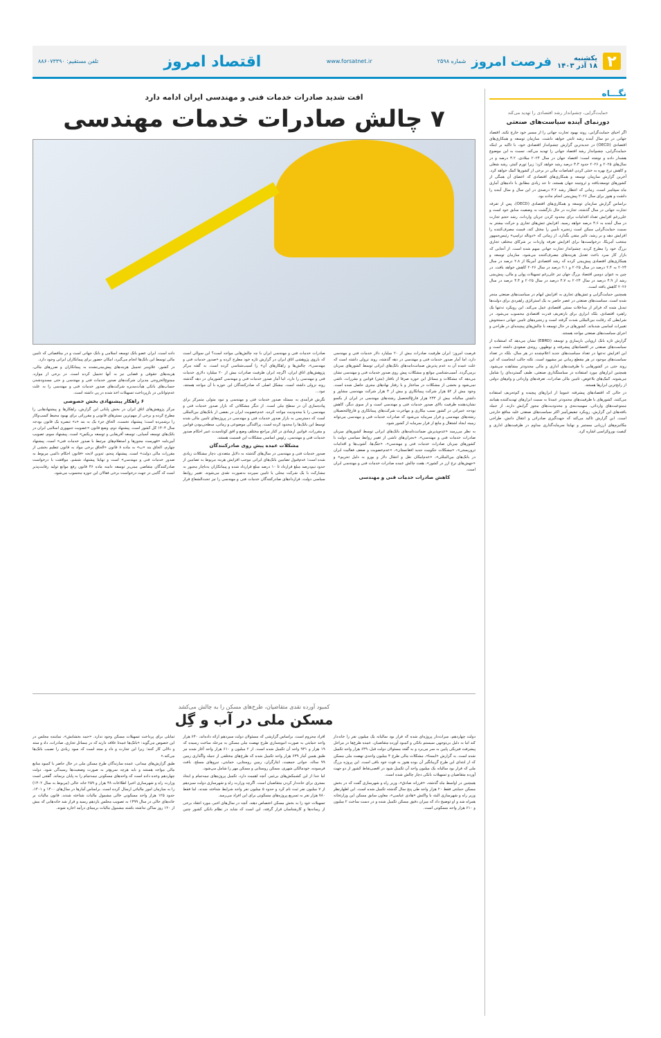۲ یکشنبه
۱۸ آذر ۱۴۰۳ فرصت امروز شماره ۲۵۹۸
www.forsatnet.ir اقتصاد امروز تلفن مستقیم: ۸۸۶۰۷۳۳۹۰
نگـــاه
حمایت‌گرایی، چشم‌انداز رشد اقتصادی را تهدید می‌کند
دورنمای آینده سیاست‌های صنعتی
اگر احیای حمایت‌گرایی، روند بهبود تجارت جهانی را از مسیر خود خارج نکند، اقتصاد جهانی در دو سال آینده رشد ثابتی خواهد داشت. سازمان توسعه و همکاری‌های اقتصادی (OECD) در جدیدترین گزارش چشم‌انداز اقتصادی خود، با تاکید بر اینکه حمایت‌گرایی، چشم‌انداز رشد اقتصاد جهانی را تهدید می‌کند، نسبت به این موضوع هشدار داده و نوشته است: اقتصاد جهان در سال ۲۰۲۴ میلادی، ۳.۲ درصد و در سال‌های ۲۰۲۵ و ۲۰۲۶ حدود ۳.۳ درصد رشد خواهد کرد؛ زیرا تورم کمتر، رشد شغلی و کاهش نرخ بهره به خنثی کردن انقباضات مالی در برخی از کشورها کمک خواهد کرد. آخرین گزارش سازمان توسعه و همکاری‌های اقتصادی که اعضای آن همگی از کشورهای توسعه‌یافته و ثروتمند جهان هستند، تا حد زیادی مطابق با داده‌های آماری ماه سپتامبر است، زمانی که انتظار رشد ۳.۲ درصدی در این سال و سال آینده را داشت و هنوز برای سال ۲۰۲۶ پیش‌بینی انجام نداده بود.
براساس گزارش سازمان توسعه و همکاری‌های اقتصادی (OECD)، پس از تفرقه تجارت جهانی در سال گذشته، تجارت در حال بازگشت به وضعیت سابق خود است و علی‌رغم افزایش تعداد اقدامات برای محدود کردن جریان واردات، رشد حجم تجارت در سال آینده به ۳.۶ درصد خواهد رسید. افزایش تنش‌های تجاری و حرکت بیشتر به سمت حمایت‌گرایی ممکن است زنجیره تأمین را مختل کند، قیمت مصرف‌کننده را افزایش دهد و بر رشد، تاثیر منفی بگذارد. از زمانی که «دونالد ترامپ» رئیس‌جمهور منتخب آمریکا، درخواست‌ها برای افزایش تعرفه واردات بر شرکای مختلف تجاری بزرگ خود را مطرح کرده، چشم‌انداز تجارت جهانی مبهم شده است. از آنجایی که بازار کار سرد باعث تعدیل هزینه‌های مصرف‌کننده می‌شود، سازمان توسعه و همکاری‌های اقتصادی پیش‌بینی کرده که رشد اقتصادی آمریکا از ۲.۸ درصد در سال ۲۰۲۴ به ۲.۴ درصد در سال ۲۰۲۵ و ۲.۱ درصد در سال ۲۰۲۶ کاهش خواهد یافت. در چین به عنوان دومین اقتصاد بزرگ جهان نیز علی‌رغم تسهیلات پولی و مالی، پیش‌بینی رشد از ۴.۹ درصد در سال ۲۰۲۴ به ۴.۷ درصد در سال ۲۰۲۵ و ۴.۴ درصد در سال ۲۰۲۶ کاهش یافته است.
همچنین حمایت‌گرایی و تنش‌های تجاری به افزایش ابهام در سیاست‌های صنعتی منجر شده است. سیاست‌های صنعتی در عصر حاضر به یک استراتژی راهبردی برای دولت‌ها تبدیل شده که فراتر از مداخلات سنتی اقتصادی عمل می‌کند. این رویکرد نه‌تنها یک راهبرد اقتصادی، بلکه ابزاری برای بازتعریف قدرت اقتصادی محسوب می‌شود. در شرایطی که رقابت بین‌المللی شدت گرفته است و زنجیره‌های تامین جهانی دستخوش تغییرات اساسی شده‌اند، کشورهای در حال توسعه با چالش‌های پیچیده‌ای در طراحی و اجرای سیاست‌های صنعتی مواجه هستند.
گزارش تازه بانک اروپایی بازسازی و توسعه (EBRD) نشان می‌دهد که استفاده از سیاست‌های صنعتی در اقتصادهای پیشرفته و نوظهور، روندی صعودی داشته است و این افزایش نه‌تنها در تعداد سیاست‌های جدید اعلام‌شده در هر سال، بلکه در تعداد سیاست‌های موجود در هر مقطع زمانی نیز مشهود است. نکته جالب اینجاست که این روند حتی در کشورهایی با ظرفیت‌های اداری و مالی محدودتر مشاهده می‌شود. همچنین ابزارهای مورد استفاده در سیاستگذاری صنعتی، طیف گسترده‌ای را شامل می‌شوند. کمک‌های بلاعوض، تامین مالی صادرات، تعرفه‌های وارداتی و وام‌های دولتی از رایج‌ترین ابزارها هستند.
در حالی که اقتصادهای پیشرفته عموما از ابزارهای پیچیده و کم‌تحریف استفاده می‌کنند، کشورهای با ظرفیت‌های محدودتر عمدتا به سمت ابزارهای تهدیدکننده همانند ممنوعیت‌های وارداتی، سهمیه‌بندی و محدودیت‌های مجوز گرایش دارند. از جمله یافته‌های این گزارش، رویکرد تبعیض‌آمیز اکثر سیاست‌های صنعتی علیه منافع خارجی است. این گزارش تاکید می‌کند که جهت‌گیری صادراتی و انتقال دانش، طراحی مکانیزم‌های ارزیابی مستمر و نهایتا سرمایه‌گذاری مداوم در ظرفیت‌های اداری و کیفیت بوروکراسی اشاره کرد.
افت شدید صادرات خدمات فنی و مهندسی ایران ادامه دارد
۷ چالش صادرات خدمات مهندسی
فرصت امروز: ایران ظرفیت صادرات بیش از ۲۰ میلیارد دلار خدمات فنی و مهندسی دارد، اما آمار صدور خدمات فنی و مهندسی در دهه گذشته، روند نزولی داشته است که علت عمده آن به عدم پذیرش ضمانت‌نامه‌های بانک‌های ایرانی توسط کشورهای میزبان برمی‌گردد. آسیب‌شناسی موانع و مشکلات پیش روی صدور خدمات فنی و مهندسی نشان می‌دهد که مشکلات و مسائل این حوزه صرفا از بافتار (متن) قوانین و مقررات، ناشی نمی‌شود و بخشی از مشکلات در ساختار و یا رفتار نهادهای مجری حاصل شده است. وجود بیش از ۵۲ هزار شرکت پیمانکاری و بیش از ۳ هزار شرکت مهندسی مشاور و داشتن سالیانه بیش از ۲۳۳ هزار فارغ‌التحصیل رشته‌های مهندسی در ایران از یکسو نشان‌دهنده ظرفیت بالای صدور خدمات فنی و مهندسی است و از سوی دیگر، کاهش بودجه عمرانی در کشور سبب بیکاری و مهاجرت شرکت‌های پیمانکاری و فارغ‌التحصیلان رشته‌های مهندسی و فرار سرمایه می‌شود که صادرات خدمات فنی و مهندسی می‌تواند زمینه ایجاد اشتغال و مانع از فرار سرمایه از کشور شود.
به نظر می‌رسد «عدم‌پذیرش ضمانت‌نامه‌های بانک‌های ایرانی توسط کشورهای میزبان صادرات خدمات فنی و مهندسی»، «بحران‌های ناشی از تغییر روابط سیاسی دولت با کشورهای میزبان صادرات خدمات فنی و مهندسی»، «جنگ‌ها، آشوب‌ها و اقدامات تروریستی»، «مشکلات حکومت جدید افغانستان»، «عدم‌عضویت و ضعف فعالیت ایران در بانک‌های بین‌المللی»، «عدم‌امکان نقل و انتقال دلار و یورو به دلیل تحریم» و «جهش‌های نرخ ارز در کشور»، هفت چالش عمده صادرات خدمات فنی و مهندسی ایران است.
کاهش صادرات خدمات فنی و مهندسی
صادرات خدمات فنی و مهندسی ایران با چه چالش‌هایی مواجه است؟ این سوالی است که بازوی پژوهشی اتاق ایران در گزارش تازه خود مطرح کرده و «صدور خدمات فنی و مهندسی»، چالش‌ها و راهکارهای آن» را آسیب‌شناسی کرده است. به گفته مرکز پژوهش‌های اتاق ایران، اگرچه ایران ظرفیت صادرات بیش از ۲۰ میلیارد دلاری خدمات فنی و مهندسی را دارد، اما آمار صدور خدمات فنی و مهندسی کشورمان در دهه گذشته روند نزولی داشته است. مشکل اصلی که صادرکنندگان این حوزه با آن مواجه هستند، نبود...
نگرش فرآیندی به مسئله صدور خدمات فنی و مهندسی و نبود متولی متمرکز برای پیاده‌سازی آن در سطح ملی است. از دیگر مشکلاتی که بازار صدور خدمات فنی و مهندسی را با محدودیت مواجه کرده، عدم‌عضویت ایران در بعضی از بانک‌های بین‌المللی است که دسترسی به بازار صدور خدمات فنی و مهندسی در پروژه‌های تامین مالی شده توسط این بانک‌ها را محدود کرده است. پراکندگی موضوعی و زمانی، سطحی‌بودن قوانین و مقررات، قوانین ارشادی در کنار مراجع مختلف وضع و افق کوتاه‌مدت عمر احکام صدور خدمات فنی و مهندسی، رئوس اساسی مشکلات این قسمت هستند.
مشکلات عمده پیش روی صادرکنندگان
صدور خدمات فنی و مهندسی در سال‌های گذشته به دلایل متعددی، دچار مشکلات زیادی شده است؛ عدم‌قبول تضامین بانک‌های ایرانی موجب افزایش هزینه مربوط به تضامین از حدود نیم‌درصد مبلغ قرارداد تا ۱۰ درصد مبلغ قرارداد شده و پیمانکاران به‌ناچار مجبور به مشارکت با یک شرکت محلی یا تامین سپرده به‌صورت نقدی می‌شوند. تغییر روابط سیاسی دولت، قراردادهای صادرکنندگان خدمات فنی و مهندسی را نیز تحت‌الشعاع قرار داده است. ایران عضو بانک توسعه اسلامی و بانک جهانی است و در مناقصاتی که تامین مالی توسط این بانک‌ها انجام می‌گیرد، امکان حضور برای پیمانکاران ایرانی وجود دارد.
در کشور، علاوه‌بر تحمیل هزینه‌های پیش‌بینی‌نشده به پیمانکاران و ضررهای مالی، هزینه‌های حقوقی و قضایی نیز به آنها تحمیل کرده است. در برخی از موارد، ممنوع‌الخروجی مدیران شرکت‌های صدور خدمات فنی و مهندسی و حتی مسدودشدن حساب‌های بانکی هیأت‌مدیره شرکت‌های صدور خدمات فنی و مهندسی را به علت عدم‌توانایی در بازپرداخت تسهیلات اخذ شده در پی داشته است.
۶ راهکار پیشنهادی بخش خصوصی
مرکز پژوهش‌های اتاق ایران در بخش پایانی این گزارش، راهکارها و پیشنهادهایی را مطرح کرده و برخی از مهم‌ترین بسترهای قانونی و مقرراتی برای بهبود محیط کسب‌وکار را برشمرده است؛ پیشنهاد نخست، الحاق جزء یک به بند «د» تبصره یک قانون بودجه سال ۱۴۰۴ کل کشور است. پیشنهاد دوم، وضع قانون «عضویت جمهوری اسلامی ایران در بانک‌های توسعه آسیایی، توسعه آفریقایی و توسعه بریکس» است. پیشنهاد سوم، تصویب آیین‌نامه «فهرست مجوزها و استعلام‌های مرتبط با صدور خدمات فنی» است. پیشنهاد چهارم، الحاق بند «ب» به ماده ۸ قانون «الحاق برخی مواد به قانون تنظیم بخشی از مقررات مالی دولت» است. پیشنهاد پنجم، تدوین لایحه «قانون احکام دائمی مربوط به صدور خدمات فنی و مهندسی» است و نهایتا پیشنهاد ششم، موافقت با درخواست صادرکنندگان متقاضی مبنی‌بر توسعه دامنه ماده ۴۶ قانون رفع موانع تولید رقابت‌پذیر است که گامی در جهت درخواست برخی فعالان این حوزه محسوب می‌شود.
کمبود آورده نقدی متقاضیان، طرح‌های مسکن را به چالش می‌کشد
مسکن ملی در آب و گِل
دولت چهاردهم، میراث‌دار پروژه‌ای شده که قرار بود سالیانه یک میلیون نفر را خانه‌دار کند اما به دلیل بی‌توجهی سیستم بانکی و کمبود آورده متقاضیان، عمده طرح‌ها در مراحل پیشرفت فیزیکی پایین به سر می‌برد و به گفته مسئولان دولت قبل، ۶۳۹ هزار واحد تکمیل شده است. به گزارش «ایسنا»، مشکلات مالی طرح ۴ میلیون واحدی نهضت ملی مسکن که از ابتدای این طرح گریبانگیر آن بوده هنوز به قوت خود باقی است. این پروژه بزرگ ملی که قرار بود سالیانه یک میلیون واحد آن تکمیل شود در اقصی‌نقاط کشور از دو جهت آورده متقاضیان و تسهیلات بانکی دچار چالش شده است.
همچنین در اواسط ماه گذشته، «فرزانه صادق»، وزیر راه و شهرسازی گفت که در بخش مسکن حمایتی فقط ۲۰ هزار واحد طی پنج سال گذشته تکمیل شده است. این اظهارنظر وزیر راه و شهرسازی البته با واکنش «هادی عباسی»، معاون سابق مسکن این وزارتخانه همراه شد و او توضیح داد که میزان دقیق مسکن تکمیل شده و در دست ساخت ۲ میلیون و ۶۱۰ هزار واحد مسکونی است.
افراد محروم است. براساس گزارشی که مسئولان دولت سیزدهم ارائه داده‌اند، ۶۳۰ هزار واحد حمایتی به صورت انبوه‌سازی طرح نهضت ملی مسکن به مرحله ساخت رسیده که ۱۹ هزار و ۹۳۱ واحد آن تکمیل شده است. از ۲ میلیون و ۶۱۰ هزار واحد آغاز شده نیز طبق همین آمار ۶۳۹ هزار واحد تکمیل شده که طرح‌های مختلفی از جمله واگذاری زمین ۹۹ ساله، جوانی جمعیت، ایثارگران، زمین روستایی، حمایتی، نیروهای مسلح، بافت فرسوده، خودمالکی شهری، مسکن روستایی و مسکن مهر را شامل می‌شود.
اما جدا از این کشمکش‌های بی‌ثمر، آنچه اهمیت دارد، تکمیل پروژه‌های نیمه‌تمام و ایجاد بستری برای خانه‌دار کردن متقاضیان است. اگرچه وزارت راه و شهرسازی دولت سیزدهم از ۷ میلیون نفر ثبت نام کرد و حدود ۵ میلیون نفر واجد شرایط شناخته شدند، اما فقط ۷۸۰ هزار نفر به تسریع پروژه‌های مسکونی برای این افراد می‌رسد.
تسهیلات خود را به بخش مسکن اختصاص دهند. آنچه در سال‌های اخیر، مورد انتقاد برخی از رسانه‌ها و کارشناسان قرار گرفته، این است که شاید در نظام بانکی کشور چنین تمایلی برای پرداخت تسهیلات مسکن وجود ندارد. «حمد بخشایش»، نماینده مجلس در این خصوص می‌گوید: «بانک‌ها عمدتا علاقه دارند که در مسائل تجاری، صادرات، داد و ستد و دلالی کار کنند؛ زیرا این تجارت و داد و ستد است که سود زیادی را نصیب بانک‌ها می‌کند.»
طبق گزارش‌های میدانی، عمده سازندگان طرح مسکن ملی در حال حاضر با کمبود منابع مالی مواجه هستند و باید هرچه سریع‌تر به صورت وضعیت‌ها رسیدگی شود. دولت چهاردهم وعده داده است که واحدهای مسکونی نیمه‌تمام را به پایان برساند. گفتنی است وزارت راه و شهرسازی اخیرا اطلاعات ۳۸ هزار و ۲۵۹ خانه خالی (مربوط به سال ۱۴۰۲) را به سازمان امور مالیاتی ارسال کرده است. براساس آمارها در سال‌های ۱۴۰۰ و ۱۴۰۱، حدود ۱۲۵ هزار واحد مسکونی خالی مشمول مالیات شناخته شدند. قانون مالیات بر خانه‌های خالی در سال ۱۳۹۹ به تصویب مجلس یازدهم رسید و قرار شد خانه‌هایی که بیش از ۱۲۰ روز ساکن نداشته باشند مشمول مالیات برمبنای درآمد اجاره شوند.